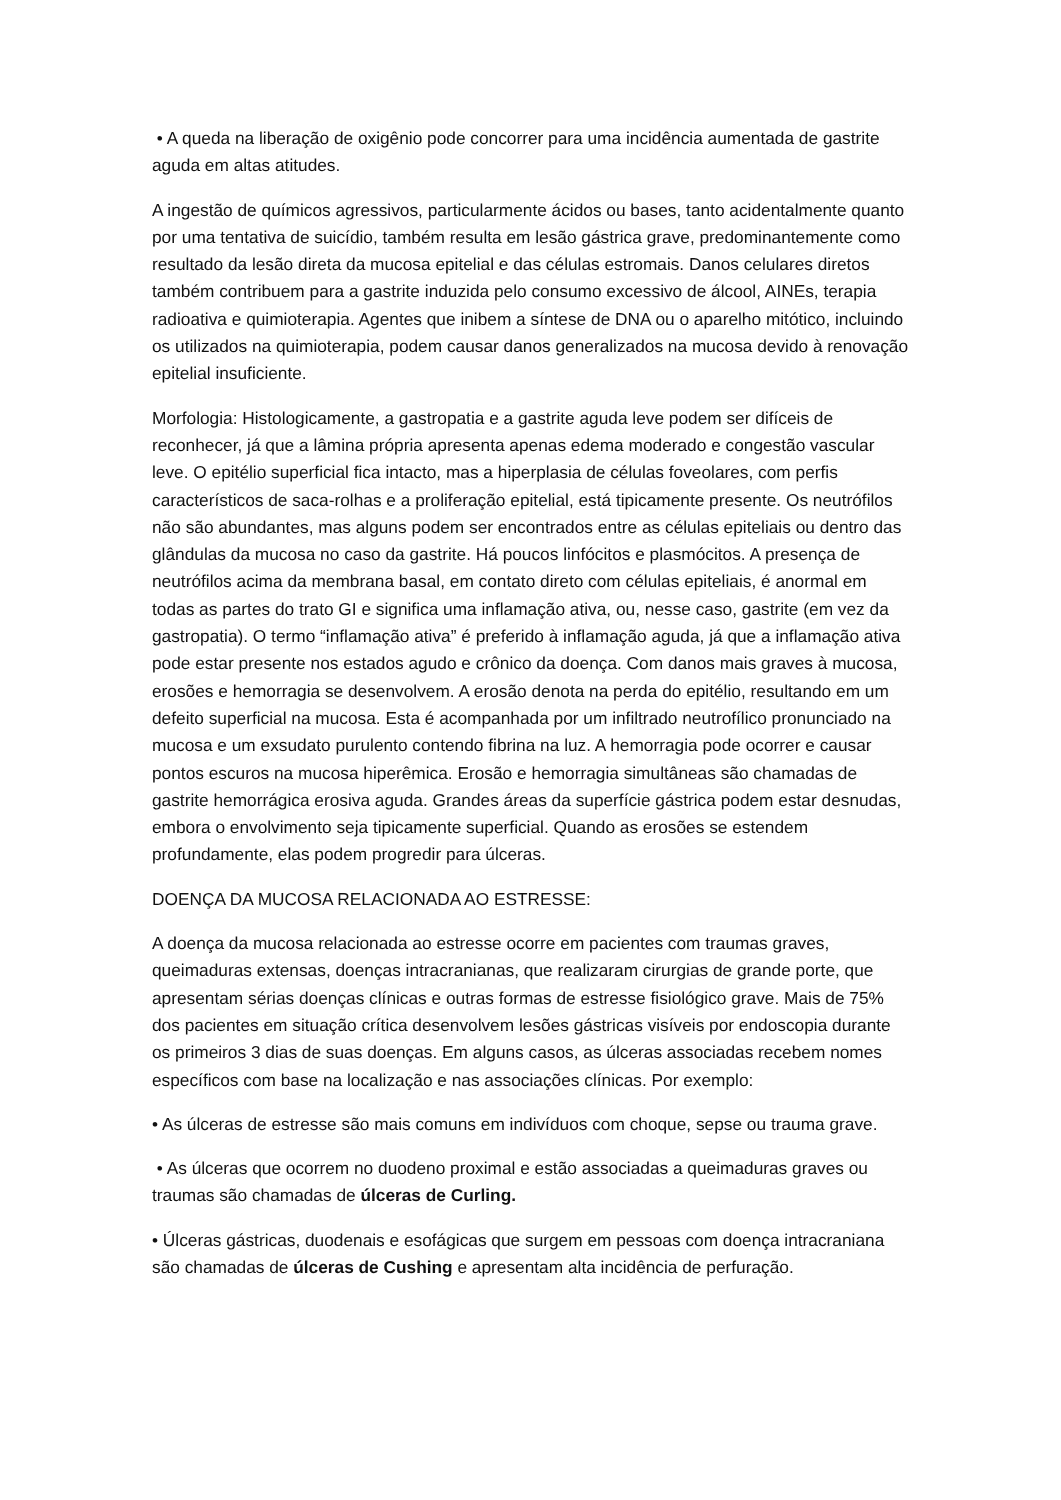• A queda na liberação de oxigênio pode concorrer para uma incidência aumentada de gastrite aguda em altas atitudes.
A ingestão de químicos agressivos, particularmente ácidos ou bases, tanto acidentalmente quanto por uma tentativa de suicídio, também resulta em lesão gástrica grave, predominantemente como resultado da lesão direta da mucosa epitelial e das células estromais. Danos celulares diretos também contribuem para a gastrite induzida pelo consumo excessivo de álcool, AINEs, terapia radioativa e quimioterapia. Agentes que inibem a síntese de DNA ou o aparelho mitótico, incluindo os utilizados na quimioterapia, podem causar danos generalizados na mucosa devido à renovação epitelial insuficiente.
Morfologia: Histologicamente, a gastropatia e a gastrite aguda leve podem ser difíceis de reconhecer, já que a lâmina própria apresenta apenas edema moderado e congestão vascular leve. O epitélio superficial fica intacto, mas a hiperplasia de células foveolares, com perfis característicos de saca-rolhas e a proliferação epitelial, está tipicamente presente. Os neutrófilos não são abundantes, mas alguns podem ser encontrados entre as células epiteliais ou dentro das glândulas da mucosa no caso da gastrite. Há poucos linfócitos e plasmócitos. A presença de neutrófilos acima da membrana basal, em contato direto com células epiteliais, é anormal em todas as partes do trato GI e significa uma inflamação ativa, ou, nesse caso, gastrite (em vez da gastropatia). O termo “inflamação ativa” é preferido à inflamação aguda, já que a inflamação ativa pode estar presente nos estados agudo e crônico da doença. Com danos mais graves à mucosa, erosões e hemorragia se desenvolvem. A erosão denota na perda do epitélio, resultando em um defeito superficial na mucosa. Esta é acompanhada por um infiltrado neutrofílico pronunciado na mucosa e um exsudato purulento contendo fibrina na luz. A hemorragia pode ocorrer e causar pontos escuros na mucosa hiperêmica. Erosão e hemorragia simultâneas são chamadas de gastrite hemorrágica erosiva aguda. Grandes áreas da superfície gástrica podem estar desnudas, embora o envolvimento seja tipicamente superficial. Quando as erosões se estendem profundamente, elas podem progredir para úlceras.
DOENÇA DA MUCOSA RELACIONADA AO ESTRESSE:
A doença da mucosa relacionada ao estresse ocorre em pacientes com traumas graves, queimaduras extensas, doenças intracranianas, que realizaram cirurgias de grande porte, que apresentam sérias doenças clínicas e outras formas de estresse fisiológico grave. Mais de 75% dos pacientes em situação crítica desenvolvem lesões gástricas visíveis por endoscopia durante os primeiros 3 dias de suas doenças. Em alguns casos, as úlceras associadas recebem nomes específicos com base na localização e nas associações clínicas. Por exemplo:
• As úlceras de estresse são mais comuns em indivíduos com choque, sepse ou trauma grave.
• As úlceras que ocorrem no duodeno proximal e estão associadas a queimaduras graves ou traumas são chamadas de úlceras de Curling.
• Úlceras gástricas, duodenais e esofágicas que surgem em pessoas com doença intracraniana são chamadas de úlceras de Cushing e apresentam alta incidência de perfuração.